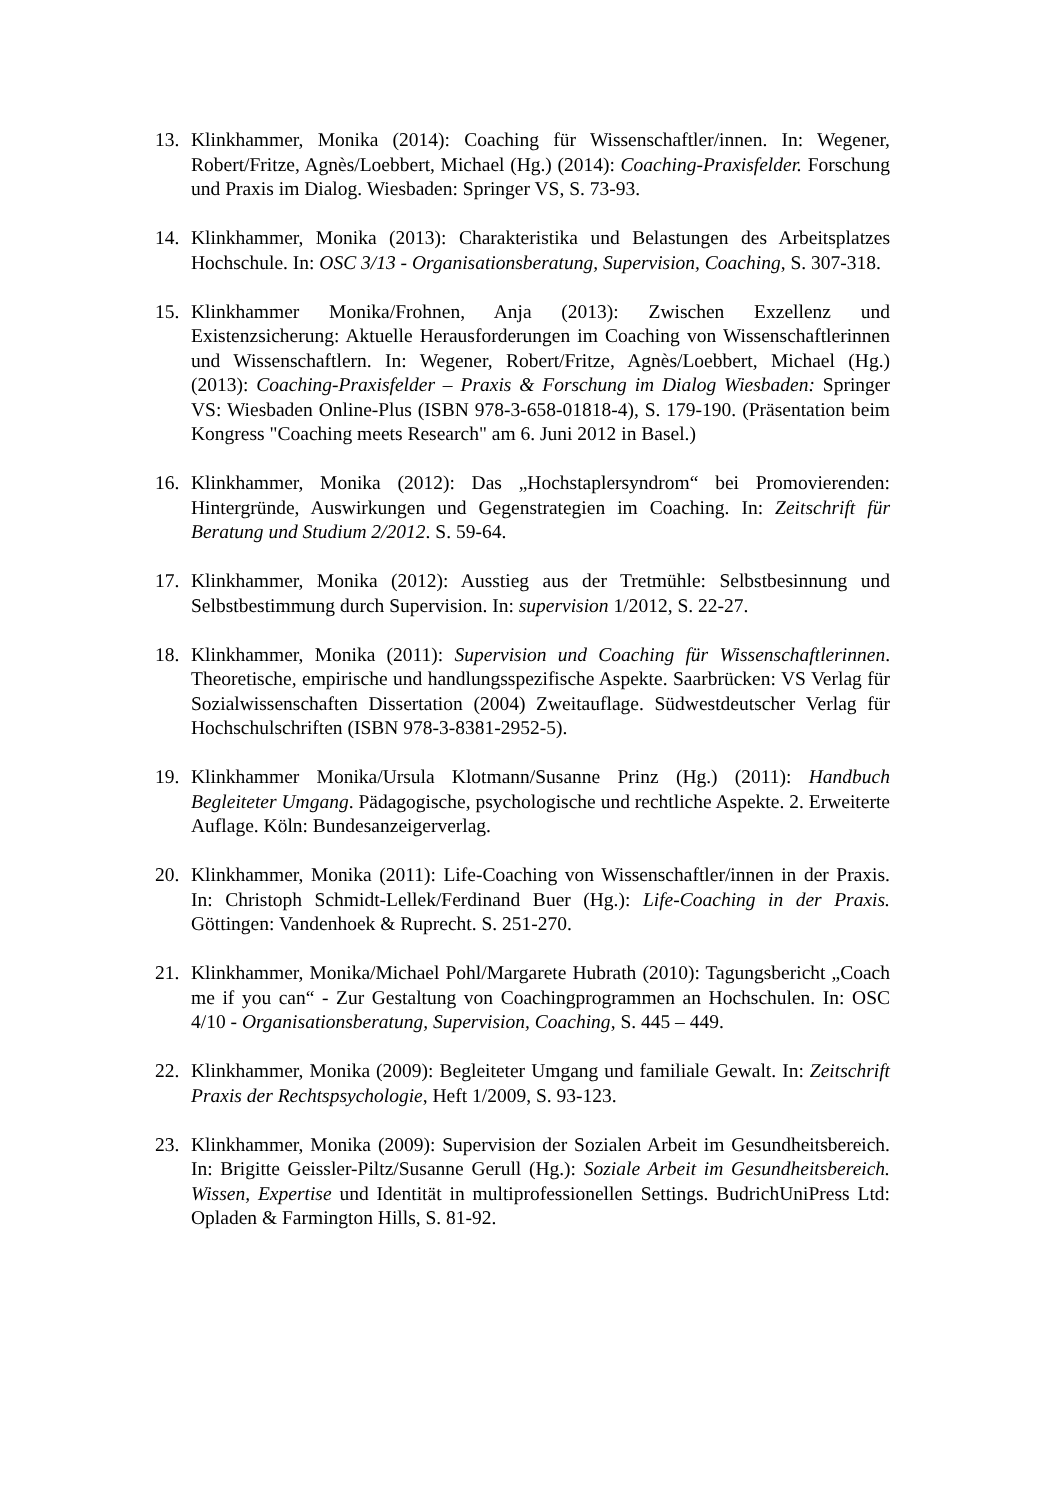13. Klinkhammer, Monika (2014): Coaching für Wissenschaftler/innen. In: Wegener, Robert/Fritze, Agnès/Loebbert, Michael (Hg.) (2014): Coaching-Praxisfelder. Forschung und Praxis im Dialog. Wiesbaden: Springer VS, S. 73-93.
14. Klinkhammer, Monika (2013): Charakteristika und Belastungen des Arbeitsplatzes Hochschule. In: OSC 3/13 - Organisationsberatung, Supervision, Coaching, S. 307-318.
15. Klinkhammer Monika/Frohnen, Anja (2013): Zwischen Exzellenz und Existenzsicherung: Aktuelle Herausforderungen im Coaching von Wissenschaftlerinnen und Wissenschaftlern. In: Wegener, Robert/Fritze, Agnès/Loebbert, Michael (Hg.) (2013): Coaching-Praxisfelder – Praxis & Forschung im Dialog Wiesbaden: Springer VS: Wiesbaden Online-Plus (ISBN 978-3-658-01818-4), S. 179-190. (Präsentation beim Kongress "Coaching meets Research" am 6. Juni 2012 in Basel.)
16. Klinkhammer, Monika (2012): Das „Hochstaplersyndrom“ bei Promovierenden: Hintergründe, Auswirkungen und Gegenstrategien im Coaching. In: Zeitschrift für Beratung und Studium 2/2012. S. 59-64.
17. Klinkhammer, Monika (2012): Ausstieg aus der Tretmühle: Selbstbesinnung und Selbstbestimmung durch Supervision. In: supervision 1/2012, S. 22-27.
18. Klinkhammer, Monika (2011): Supervision und Coaching für Wissenschaftlerinnen. Theoretische, empirische und handlungsspezifische Aspekte. Saarbrücken: VS Verlag für Sozialwissenschaften Dissertation (2004) Zweitauflage. Südwestdeutscher Verlag für Hochschulschriften (ISBN 978-3-8381-2952-5).
19. Klinkhammer Monika/Ursula Klotmann/Susanne Prinz (Hg.) (2011): Handbuch Begleiteter Umgang. Pädagogische, psychologische und rechtliche Aspekte. 2. Erweiterte Auflage. Köln: Bundesanzeigerverlag.
20. Klinkhammer, Monika (2011): Life-Coaching von Wissenschaftler/innen in der Praxis. In: Christoph Schmidt-Lellek/Ferdinand Buer (Hg.): Life-Coaching in der Praxis. Göttingen: Vandenhoek & Ruprecht. S. 251-270.
21. Klinkhammer, Monika/Michael Pohl/Margarete Hubrath (2010): Tagungsbericht „Coach me if you can“ - Zur Gestaltung von Coachingprogrammen an Hochschulen. In: OSC 4/10 - Organisationsberatung, Supervision, Coaching, S. 445 – 449.
22. Klinkhammer, Monika (2009): Begleiteter Umgang und familiale Gewalt. In: Zeitschrift Praxis der Rechtspsychologie, Heft 1/2009, S. 93-123.
23. Klinkhammer, Monika (2009): Supervision der Sozialen Arbeit im Gesundheitsbereich. In: Brigitte Geissler-Piltz/Susanne Gerull (Hg.): Soziale Arbeit im Gesundheitsbereich. Wissen, Expertise und Identität in multiprofessionellen Settings. BudrichUniPress Ltd: Opladen & Farmington Hills, S. 81-92.